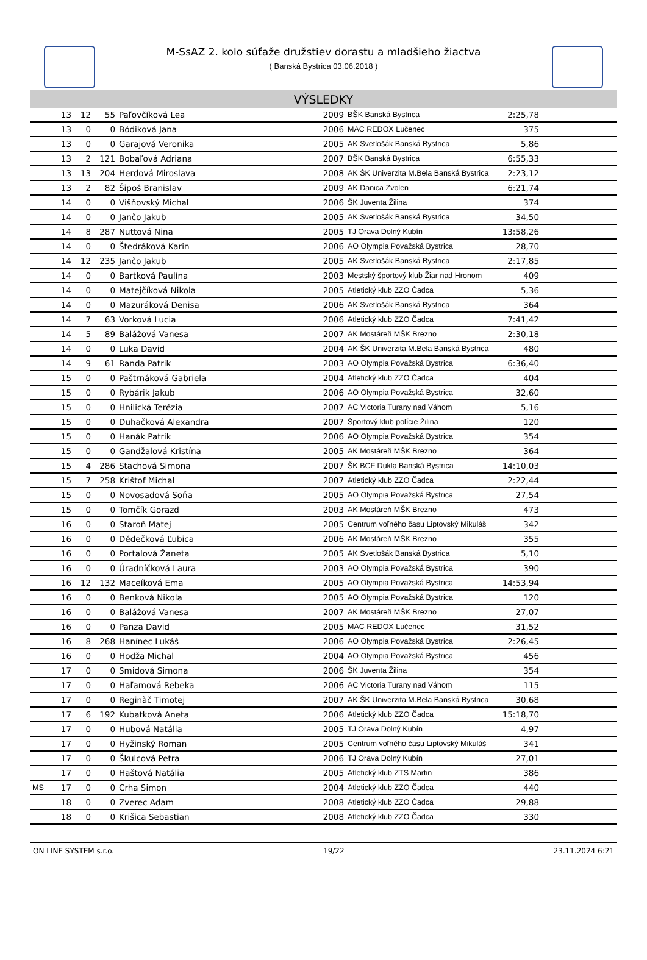M-SsAZ 2. kolo súťaže družstiev dorastu a mladšieho žiactva
( Banská Bystrica 03.06.2018 )
VÝSLEDKY
| | 13 | 12 | 55 | Paľovčíková Lea | 2009 | BŠK Banská Bystrica | 2:25,78 | |
| | 13 | 0 | 0 | Bódiková Jana | 2006 | MAC REDOX Lučenec | 375 | |
| | 13 | 0 | 0 | Garajová Veronika | 2005 | AK Svetlošák Banská Bystrica | 5,86 | |
| | 13 | 2 | 121 | Bobaľová Adriana | 2007 | BŠK Banská Bystrica | 6:55,33 | |
| | 13 | 13 | 204 | Herdová Miroslava | 2008 | AK ŠK Univerzita M.Bela Banská Bystrica | 2:23,12 | |
| | 13 | 2 | 82 | Šipoš Branislav | 2009 | AK Danica Zvolen | 6:21,74 | |
| | 14 | 0 | 0 | Višňovský Michal | 2006 | ŠK Juventa Žilina | 374 | |
| | 14 | 0 | 0 | Jančo Jakub | 2005 | AK Svetlošák Banská Bystrica | 34,50 | |
| | 14 | 8 | 287 | Nuttová Nina | 2005 | TJ Orava Dolný Kubín | 13:58,26 | |
| | 14 | 0 | 0 | Štedráková Karin | 2006 | AO Olympia Považská Bystrica | 28,70 | |
| | 14 | 12 | 235 | Jančo Jakub | 2005 | AK Svetlošák Banská Bystrica | 2:17,85 | |
| | 14 | 0 | 0 | Bartková Paulína | 2003 | Mestský športový klub Žiar nad Hronom | 409 | |
| | 14 | 0 | 0 | Matejčíková Nikola | 2005 | Atletický klub ZZO Čadca | 5,36 | |
| | 14 | 0 | 0 | Mazuráková Denisa | 2006 | AK Svetlošák Banská Bystrica | 364 | |
| | 14 | 7 | 63 | Vorková Lucia | 2006 | Atletický klub ZZO Čadca | 7:41,42 | |
| | 14 | 5 | 89 | Balážová Vanesa | 2007 | AK Mostáreň MŠK Brezno | 2:30,18 | |
| | 14 | 0 | 0 | Luka David | 2004 | AK ŠK Univerzita M.Bela Banská Bystrica | 480 | |
| | 14 | 9 | 61 | Randa Patrik | 2003 | AO Olympia Považská Bystrica | 6:36,40 | |
| | 15 | 0 | 0 | Paštrnáková Gabriela | 2004 | Atletický klub ZZO Čadca | 404 | |
| | 15 | 0 | 0 | Rybárik Jakub | 2006 | AO Olympia Považská Bystrica | 32,60 | |
| | 15 | 0 | 0 | Hnilická Terézia | 2007 | AC Victoria Turany nad Váhom | 5,16 | |
| | 15 | 0 | 0 | Duhačková Alexandra | 2007 | Športový klub polície Žilina | 120 | |
| | 15 | 0 | 0 | Hanák Patrik | 2006 | AO Olympia Považská Bystrica | 354 | |
| | 15 | 0 | 0 | Gandžalová Kristína | 2005 | AK Mostáreň MŠK Brezno | 364 | |
| | 15 | 4 | 286 | Stachová Simona | 2007 | ŠK BCF Dukla Banská Bystrica | 14:10,03 | |
| | 15 | 7 | 258 | Krištof Michal | 2007 | Atletický klub ZZO Čadca | 2:22,44 | |
| | 15 | 0 | 0 | Novosadová Soňa | 2005 | AO Olympia Považská Bystrica | 27,54 | |
| | 15 | 0 | 0 | Tomčík Gorazd | 2003 | AK Mostáreň MŠK Brezno | 473 | |
| | 16 | 0 | 0 | Staroň Matej | 2005 | Centrum voľného času Liptovský Mikuláš | 342 | |
| | 16 | 0 | 0 | Dědečková Ľubica | 2006 | AK Mostáreň MŠK Brezno | 355 | |
| | 16 | 0 | 0 | Portalová Žaneta | 2005 | AK Svetlošák Banská Bystrica | 5,10 | |
| | 16 | 0 | 0 | Úradníčková Laura | 2003 | AO Olympia Považská Bystrica | 390 | |
| | 16 | 12 | 132 | Maceíková Ema | 2005 | AO Olympia Považská Bystrica | 14:53,94 | |
| | 16 | 0 | 0 | Benková Nikola | 2005 | AO Olympia Považská Bystrica | 120 | |
| | 16 | 0 | 0 | Balážová Vanesa | 2007 | AK Mostáreň MŠK Brezno | 27,07 | |
| | 16 | 0 | 0 | Panza David | 2005 | MAC REDOX Lučenec | 31,52 | |
| | 16 | 8 | 268 | Hanínec Lukáš | 2006 | AO Olympia Považská Bystrica | 2:26,45 | |
| | 16 | 0 | 0 | Hodža Michal | 2004 | AO Olympia Považská Bystrica | 456 | |
| | 17 | 0 | 0 | Smidová Simona | 2006 | ŠK Juventa Žilina | 354 | |
| | 17 | 0 | 0 | Haľamová Rebeka | 2006 | AC Victoria Turany nad Váhom | 115 | |
| | 17 | 0 | 0 | Reginàč Timotej | 2007 | AK ŠK Univerzita M.Bela Banská Bystrica | 30,68 | |
| | 17 | 6 | 192 | Kubatková Aneta | 2006 | Atletický klub ZZO Čadca | 15:18,70 | |
| | 17 | 0 | 0 | Hubová Natália | 2005 | TJ Orava Dolný Kubín | 4,97 | |
| | 17 | 0 | 0 | Hyžinský Roman | 2005 | Centrum voľného času Liptovský Mikuláš | 341 | |
| | 17 | 0 | 0 | Škulcová Petra | 2006 | TJ Orava Dolný Kubín | 27,01 | |
| | 17 | 0 | 0 | Haštová Natália | 2005 | Atletický klub ZTS Martin | 386 | |
| MS | 17 | 0 | 0 | Crha Simon | 2004 | Atletický klub ZZO Čadca | 440 | |
| | 18 | 0 | 0 | Zverec Adam | 2008 | Atletický klub ZZO Čadca | 29,88 | |
| | 18 | 0 | 0 | Krišica Sebastian | 2008 | Atletický klub ZZO Čadca | 330 | |
ON LINE SYSTEM s.r.o. 19/22 23.11.2024 6:21